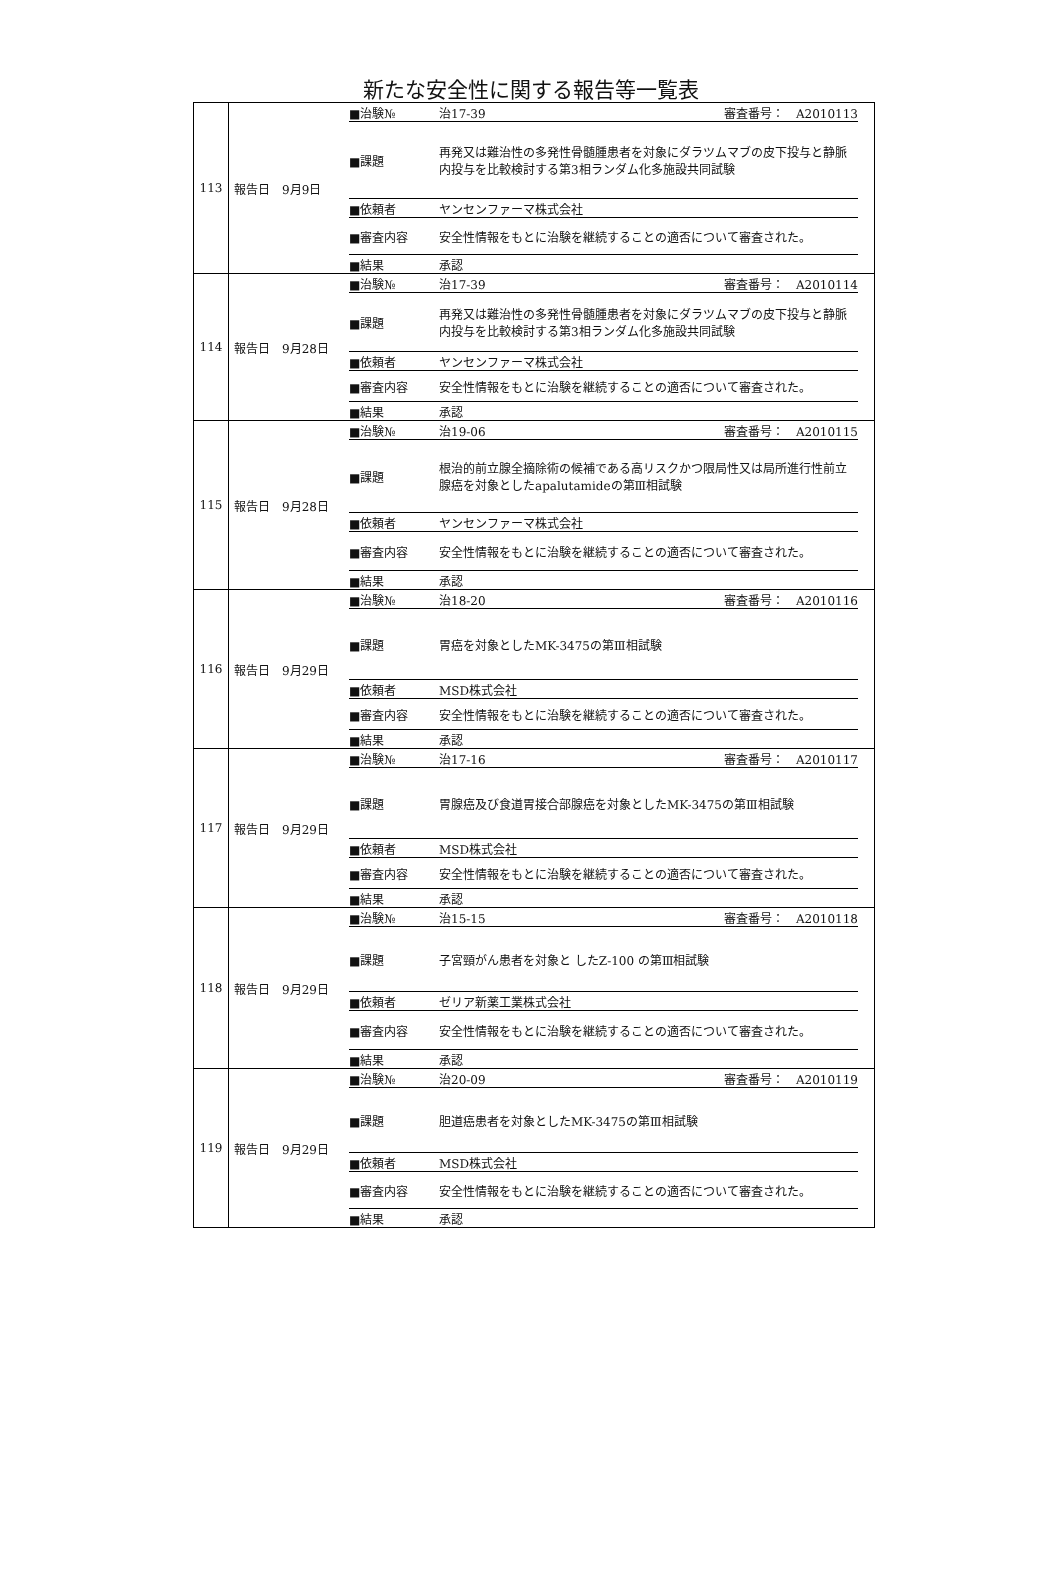新たな安全性に関する報告等一覧表
| 113 | 報告日 9月9日 ■治験№ 治17-39 審査番号： A2010113 ■課題 再発又は難治性の多発性骨髄腫患者を対象にダラツムマブの皮下投与と静脈内投与を比較検討する第3相ランダム化多施設共同試験 ■依頼者 ヤンセンファーマ株式会社 ■審査内容 安全性情報をもとに治験を継続することの適否について審査された。 ■結果 承認 |
| 114 | 報告日 9月28日 ■治験№ 治17-39 審査番号： A2010114 ■課題 再発又は難治性の多発性骨髄腫患者を対象にダラツムマブの皮下投与と静脈内投与を比較検討する第3相ランダム化多施設共同試験 ■依頼者 ヤンセンファーマ株式会社 ■審査内容 安全性情報をもとに治験を継続することの適否について審査された。 ■結果 承認 |
| 115 | 報告日 9月28日 ■治験№ 治19-06 審査番号： A2010115 ■課題 根治的前立腺全摘除術の候補である高リスクかつ限局性又は局所進行性前立腺癌を対象としたapalutamideの第Ⅲ相試験 ■依頼者 ヤンセンファーマ株式会社 ■審査内容 安全性情報をもとに治験を継続することの適否について審査された。 ■結果 承認 |
| 116 | 報告日 9月29日 ■治験№ 治18-20 審査番号： A2010116 ■課題 胃癌を対象としたMK-3475の第Ⅲ相試験 ■依頼者 MSD株式会社 ■審査内容 安全性情報をもとに治験を継続することの適否について審査された。 ■結果 承認 |
| 117 | 報告日 9月29日 ■治験№ 治17-16 審査番号： A2010117 ■課題 胃腺癌及び食道胃接合部腺癌を対象としたMK-3475の第Ⅲ相試験 ■依頼者 MSD株式会社 ■審査内容 安全性情報をもとに治験を継続することの適否について審査された。 ■結果 承認 |
| 118 | 報告日 9月29日 ■治験№ 治15-15 審査番号： A2010118 ■課題 子宮頸がん患者を対象と したZ-100 の第Ⅲ相試験 ■依頼者 ゼリア新薬工業株式会社 ■審査内容 安全性情報をもとに治験を継続することの適否について審査された。 ■結果 承認 |
| 119 | 報告日 9月29日 ■治験№ 治20-09 審査番号： A2010119 ■課題 胆道癌患者を対象としたMK-3475の第Ⅲ相試験 ■依頼者 MSD株式会社 ■審査内容 安全性情報をもとに治験を継続することの適否について審査された。 ■結果 承認 |